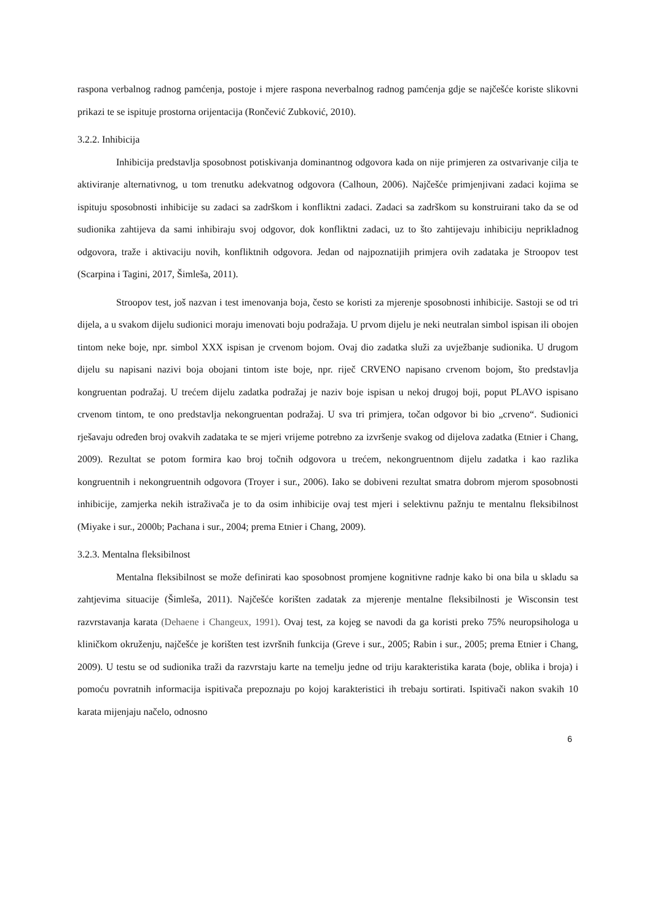raspona verbalnog radnog pamćenja, postoje i mjere raspona neverbalnog radnog pamćenja gdje se najčešće koriste slikovni prikazi te se ispituje prostorna orijentacija (Rončević Zubković, 2010).
3.2.2. Inhibicija
Inhibicija predstavlja sposobnost potiskivanja dominantnog odgovora kada on nije primjeren za ostvarivanje cilja te aktiviranje alternativnog, u tom trenutku adekvatnog odgovora (Calhoun, 2006). Najčešće primjenjivani zadaci kojima se ispituju sposobnosti inhibicije su zadaci sa zadrškom i konfliktni zadaci. Zadaci sa zadrškom su konstruirani tako da se od sudionika zahtijeva da sami inhibiraju svoj odgovor, dok konfliktni zadaci, uz to što zahtijevaju inhibiciju neprikladnog odgovora, traže i aktivaciju novih, konfliktnih odgovora. Jedan od najpoznatijih primjera ovih zadataka je Stroopov test (Scarpina i Tagini, 2017, Šimleša, 2011).
Stroopov test, još nazvan i test imenovanja boja, često se koristi za mjerenje sposobnosti inhibicije. Sastoji se od tri dijela, a u svakom dijelu sudionici moraju imenovati boju podražaja. U prvom dijelu je neki neutralan simbol ispisan ili obojen tintom neke boje, npr. simbol XXX ispisan je crvenom bojom. Ovaj dio zadatka služi za uvježbanje sudionika. U drugom dijelu su napisani nazivi boja obojani tintom iste boje, npr. riječ CRVENO napisano crvenom bojom, što predstavlja kongruentan podražaj. U trećem dijelu zadatka podražaj je naziv boje ispisan u nekoj drugoj boji, poput PLAVO ispisano crvenom tintom, te ono predstavlja nekongruentan podražaj. U sva tri primjera, točan odgovor bi bio „crveno“. Sudionici rješavaju određen broj ovakvih zadataka te se mjeri vrijeme potrebno za izvršenje svakog od dijelova zadatka (Etnier i Chang, 2009). Rezultat se potom formira kao broj točnih odgovora u trećem, nekongruentnom dijelu zadatka i kao razlika kongruentnih i nekongruentnih odgovora (Troyer i sur., 2006). Iako se dobiveni rezultat smatra dobrom mjerom sposobnosti inhibicije, zamjerka nekih istraživača je to da osim inhibicije ovaj test mjeri i selektivnu pažnju te mentalnu fleksibilnost (Miyake i sur., 2000b; Pachana i sur., 2004; prema Etnier i Chang, 2009).
3.2.3. Mentalna fleksibilnost
Mentalna fleksibilnost se može definirati kao sposobnost promjene kognitivne radnje kako bi ona bila u skladu sa zahtjevima situacije (Šimleša, 2011). Najčešće korišten zadatak za mjerenje mentalne fleksibilnosti je Wisconsin test razvrstavanja karata (Dehaene i Changeux, 1991). Ovaj test, za kojeg se navodi da ga koristi preko 75% neuropsihologa u kliničkom okruženju, najčešće je korišten test izvršnih funkcija (Greve i sur., 2005; Rabin i sur., 2005; prema Etnier i Chang, 2009). U testu se od sudionika traži da razvrstaju karte na temelju jedne od triju karakteristika karata (boje, oblika i broja) i pomoću povratnih informacija ispitivača prepoznaju po kojoj karakteristici ih trebaju sortirati. Ispitivači nakon svakih 10 karata mijenjaju načelo, odnosno
6